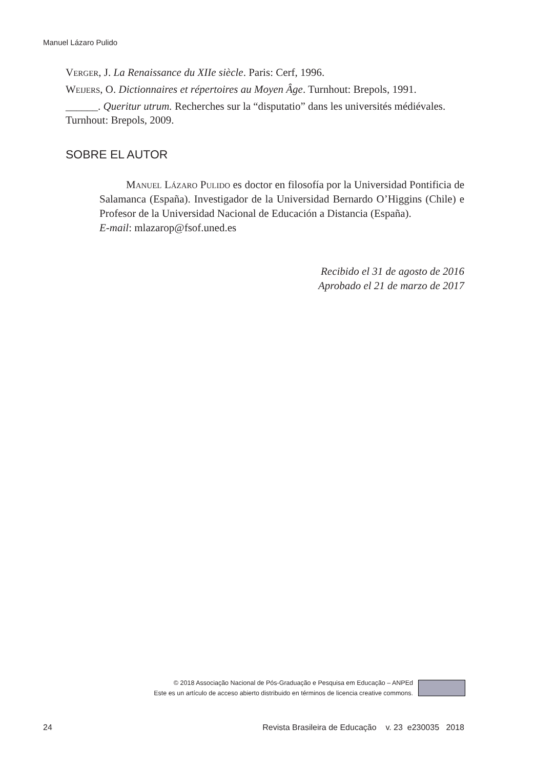Manuel Lázaro Pulido
Verger, J. La Renaissance du XIIe siècle. Paris: Cerf, 1996.
Weijers, O. Dictionnaires et répertoires au Moyen Âge. Turnhout: Brepols, 1991.
______. Queritur utrum. Recherches sur la “disputatio” dans les universités médiévales. Turnhout: Brepols, 2009.
SOBRE EL AUTOR
Manuel Lázaro Pulido es doctor en filosofía por la Universidad Pontificia de Salamanca (España). Investigador de la Universidad Bernardo O’Higgins (Chile) e Profesor de la Universidad Nacional de Educación a Distancia (España).
E-mail: mlazarop@fsof.uned.es
Recibido el 31 de agosto de 2016
Aprobado el 21 de marzo de 2017
© 2018 Associação Nacional de Pós-Graduação e Pesquisa em Educação – ANPEd
Este es un artículo de acceso abierto distribuido en términos de licencia creative commons.
24 Revista Brasileira de Educação v. 23 e230035 2018